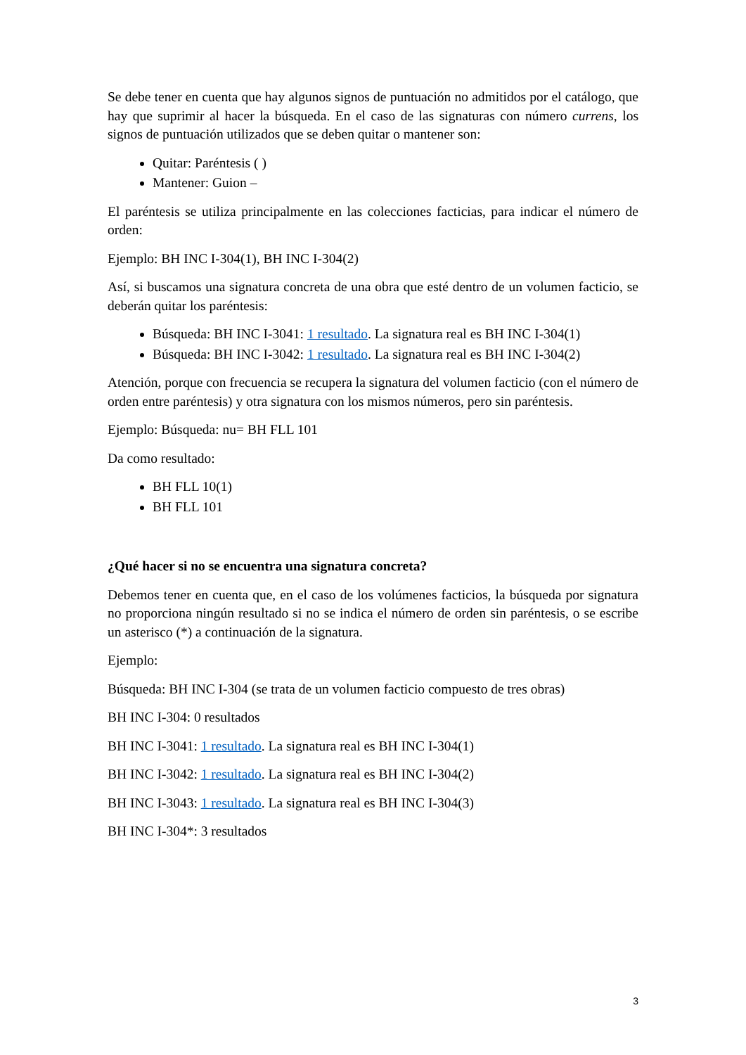Se debe tener en cuenta que hay algunos signos de puntuación no admitidos por el catálogo, que hay que suprimir al hacer la búsqueda. En el caso de las signaturas con número currens, los signos de puntuación utilizados que se deben quitar o mantener son:
Quitar: Paréntesis ( )
Mantener: Guion –
El paréntesis se utiliza principalmente en las colecciones facticias, para indicar el número de orden:
Ejemplo: BH INC I-304(1), BH INC I-304(2)
Así, si buscamos una signatura concreta de una obra que esté dentro de un volumen facticio, se deberán quitar los paréntesis:
Búsqueda: BH INC I-3041: 1 resultado. La signatura real es BH INC I-304(1)
Búsqueda: BH INC I-3042: 1 resultado. La signatura real es BH INC I-304(2)
Atención, porque con frecuencia se recupera la signatura del volumen facticio (con el número de orden entre paréntesis) y otra signatura con los mismos números, pero sin paréntesis.
Ejemplo: Búsqueda: nu= BH FLL 101
Da como resultado:
BH FLL 10(1)
BH FLL 101
¿Qué hacer si no se encuentra una signatura concreta?
Debemos tener en cuenta que, en el caso de los volúmenes facticios, la búsqueda por signatura no proporciona ningún resultado si no se indica el número de orden sin paréntesis, o se escribe un asterisco (*) a continuación de la signatura.
Ejemplo:
Búsqueda: BH INC I-304 (se trata de un volumen facticio compuesto de tres obras)
BH INC I-304: 0 resultados
BH INC I-3041: 1 resultado. La signatura real es BH INC I-304(1)
BH INC I-3042: 1 resultado. La signatura real es BH INC I-304(2)
BH INC I-3043: 1 resultado. La signatura real es BH INC I-304(3)
BH INC I-304*: 3 resultados
3